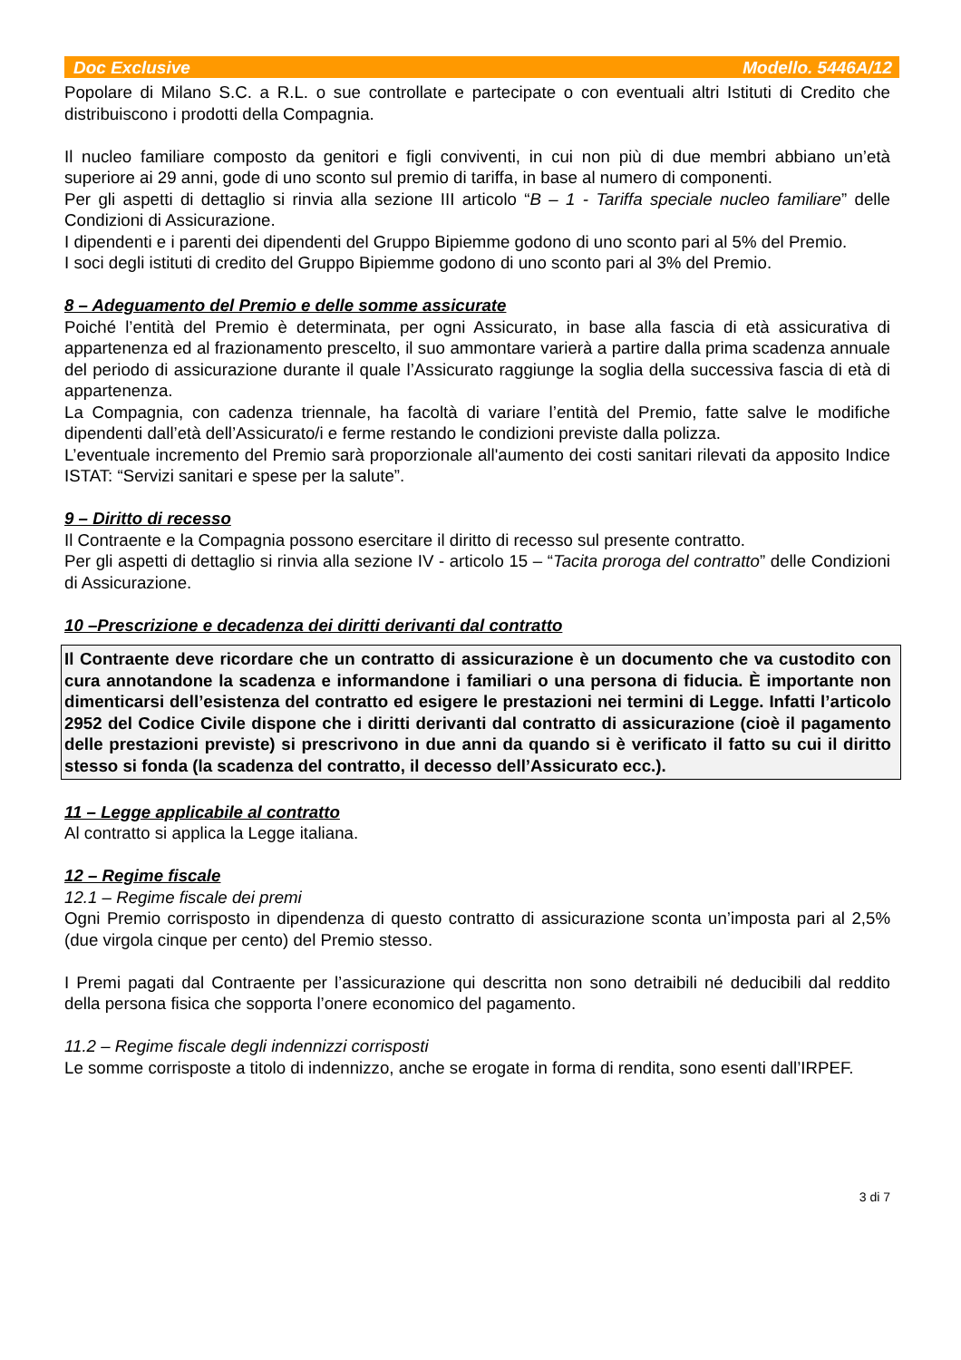Doc Exclusive Modello. 5446A/12
Popolare di Milano S.C. a R.L. o sue controllate e partecipate o con eventuali altri Istituti di Credito che distribuiscono i prodotti della Compagnia.
Il nucleo familiare composto da genitori e figli conviventi, in cui non più di due membri abbiano un’età superiore ai 29 anni, gode di uno sconto sul premio di tariffa, in base al numero di componenti.
Per gli aspetti di dettaglio si rinvia alla sezione III articolo “B – 1 - Tariffa speciale nucleo familiare” delle Condizioni di Assicurazione.
I dipendenti e i parenti dei dipendenti del Gruppo Bipiemme godono di uno sconto pari al 5% del Premio.
I soci degli istituti di credito del Gruppo Bipiemme godono di uno sconto pari al 3% del Premio.
8 – Adeguamento del Premio e delle somme assicurate
Poiché l’entità del Premio è determinata, per ogni Assicurato, in base alla fascia di età assicurativa di appartenenza ed al frazionamento prescelto, il suo ammontare varierà a partire dalla prima scadenza annuale del periodo di assicurazione durante il quale l’Assicurato raggiunge la soglia della successiva fascia di età di appartenenza.
La Compagnia, con cadenza triennale, ha facoltà di variare l’entità del Premio, fatte salve le modifiche dipendenti dall’età dell’Assicurato/i e ferme restando le condizioni previste dalla polizza.
L’eventuale incremento del Premio sarà proporzionale all'aumento dei costi sanitari rilevati da apposito Indice ISTAT: “Servizi sanitari e spese per la salute”.
9 – Diritto di recesso
Il Contraente e la Compagnia possono esercitare il diritto di recesso sul presente contratto.
Per gli aspetti di dettaglio si rinvia alla sezione IV - articolo 15 – “Tacita proroga del contratto” delle Condizioni di Assicurazione.
10 –Prescrizione e decadenza dei diritti derivanti dal contratto
Il Contraente deve ricordare che un contratto di assicurazione è un documento che va custodito con cura annotandone la scadenza e informandone i familiari o una persona di fiducia. È importante non dimenticarsi dell’esistenza del contratto ed esigere le prestazioni nei termini di Legge. Infatti l’articolo 2952 del Codice Civile dispone che i diritti derivanti dal contratto di assicurazione (cioè il pagamento delle prestazioni previste) si prescrivono in due anni da quando si è verificato il fatto su cui il diritto stesso si fonda (la scadenza del contratto, il decesso dell’Assicurato ecc.).
11 – Legge applicabile al contratto
Al contratto si applica la Legge italiana.
12 – Regime fiscale
12.1 – Regime fiscale dei premi
Ogni Premio corrisposto in dipendenza di questo contratto di assicurazione sconta un’imposta pari al 2,5% (due virgola cinque per cento) del Premio stesso.
I Premi pagati dal Contraente per l’assicurazione qui descritta non sono detraibili né deducibili dal reddito della persona fisica che sopporta l’onere economico del pagamento.
11.2 – Regime fiscale degli indennizzi corrisposti
Le somme corrisposte a titolo di indennizzo, anche se erogate in forma di rendita, sono esenti dall’IRPEF.
3 di 7